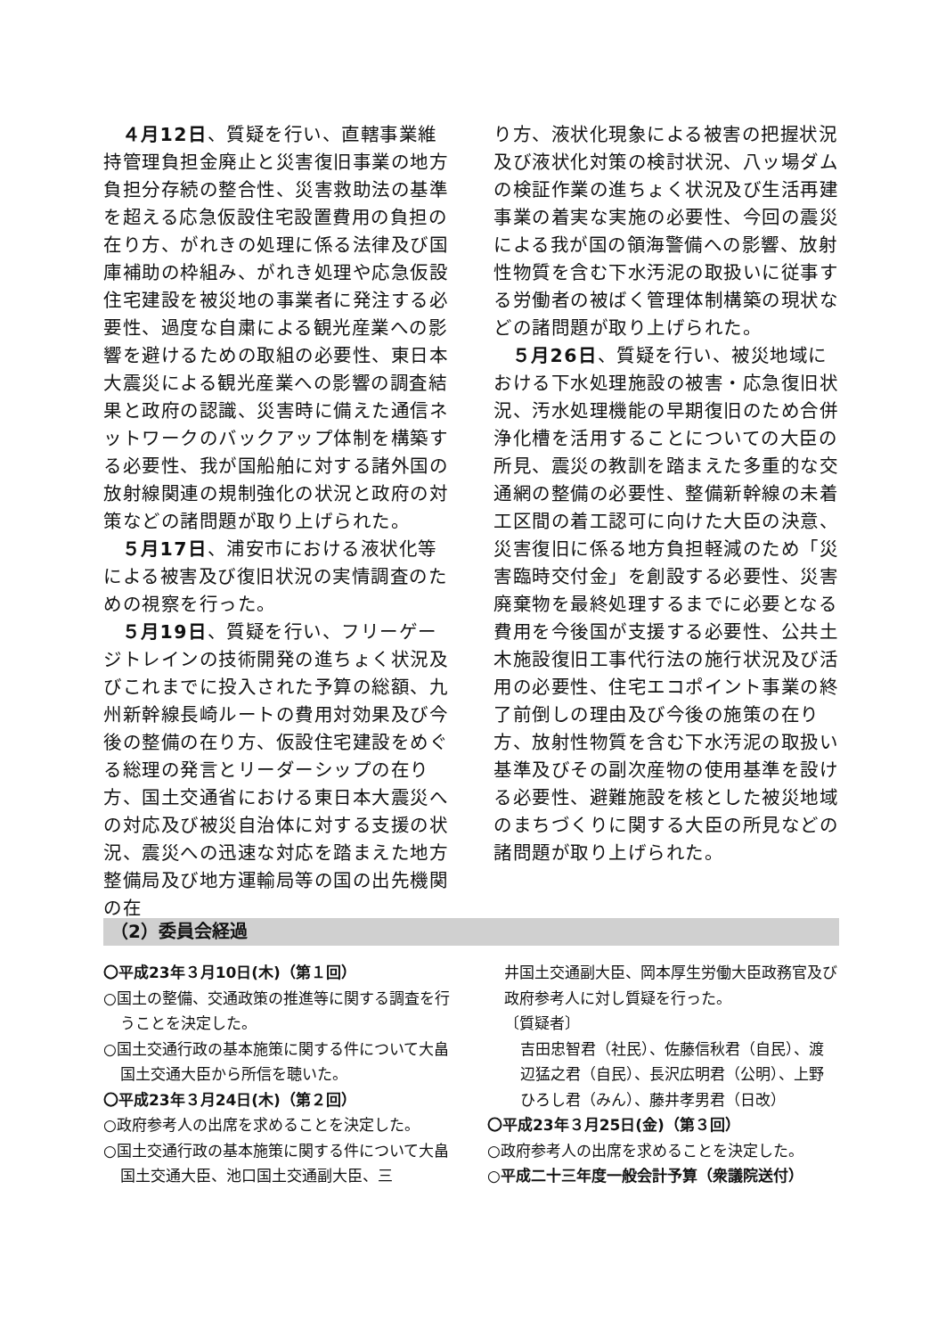４月12日、質疑を行い、直轄事業維持管理負担金廃止と災害復旧事業の地方負担分存続の整合性、災害救助法の基準を超える応急仮設住宅設置費用の負担の在り方、がれきの処理に係る法律及び国庫補助の枠組み、がれき処理や応急仮設住宅建設を被災地の事業者に発注する必要性、過度な自粛による観光産業への影響を避けるための取組の必要性、東日本大震災による観光産業への影響の調査結果と政府の認識、災害時に備えた通信ネットワークのバックアップ体制を構築する必要性、我が国船舶に対する諸外国の放射線関連の規制強化の状況と政府の対策などの諸問題が取り上げられた。
５月17日、浦安市における液状化等による被害及び復旧状況の実情調査のための視察を行った。
５月19日、質疑を行い、フリーゲージトレインの技術開発の進ちょく状況及びこれまでに投入された予算の総額、九州新幹線長崎ルートの費用対効果及び今後の整備の在り方、仮設住宅建設をめぐる総理の発言とリーダーシップの在り方、国土交通省における東日本大震災への対応及び被災自治体に対する支援の状況、震災への迅速な対応を踏まえた地方整備局及び地方運輸局等の国の出先機関の在
り方、液状化現象による被害の把握状況及び液状化対策の検討状況、八ッ場ダムの検証作業の進ちょく状況及び生活再建事業の着実な実施の必要性、今回の震災による我が国の領海警備への影響、放射性物質を含む下水汚泥の取扱いに従事する労働者の被ばく管理体制構築の現状などの諸問題が取り上げられた。
５月26日、質疑を行い、被災地域における下水処理施設の被害・応急復旧状況、汚水処理機能の早期復旧のため合併浄化槽を活用することについての大臣の所見、震災の教訓を踏まえた多重的な交通網の整備の必要性、整備新幹線の未着工区間の着工認可に向けた大臣の決意、災害復旧に係る地方負担軽減のため「災害臨時交付金」を創設する必要性、災害廃棄物を最終処理するまでに必要となる費用を今後国が支援する必要性、公共土木施設復旧工事代行法の施行状況及び活用の必要性、住宅エコポイント事業の終了前倒しの理由及び今後の施策の在り方、放射性物質を含む下水汚泥の取扱い基準及びその副次産物の使用基準を設ける必要性、避難施設を核とした被災地域のまちづくりに関する大臣の所見などの諸問題が取り上げられた。
（2）委員会経過
〇平成23年３月10日(木)（第１回）
○国土の整備、交通政策の推進等に関する調査を行うことを決定した。
○国土交通行政の基本施策に関する件について大畠国土交通大臣から所信を聴いた。
〇平成23年３月24日(木)（第２回）
○政府参考人の出席を求めることを決定した。
○国土交通行政の基本施策に関する件について大畠国土交通大臣、池口国土交通副大臣、三
井国土交通副大臣、岡本厚生労働大臣政務官及び政府参考人に対し質疑を行った。
〔質疑者〕
吉田忠智君（社民）、佐藤信秋君（自民）、渡辺猛之君（自民）、長沢広明君（公明）、上野ひろし君（みん）、藤井孝男君（日改）
〇平成23年３月25日(金)（第３回）
○政府参考人の出席を求めることを決定した。
○平成二十三年度一般会計予算（衆議院送付）